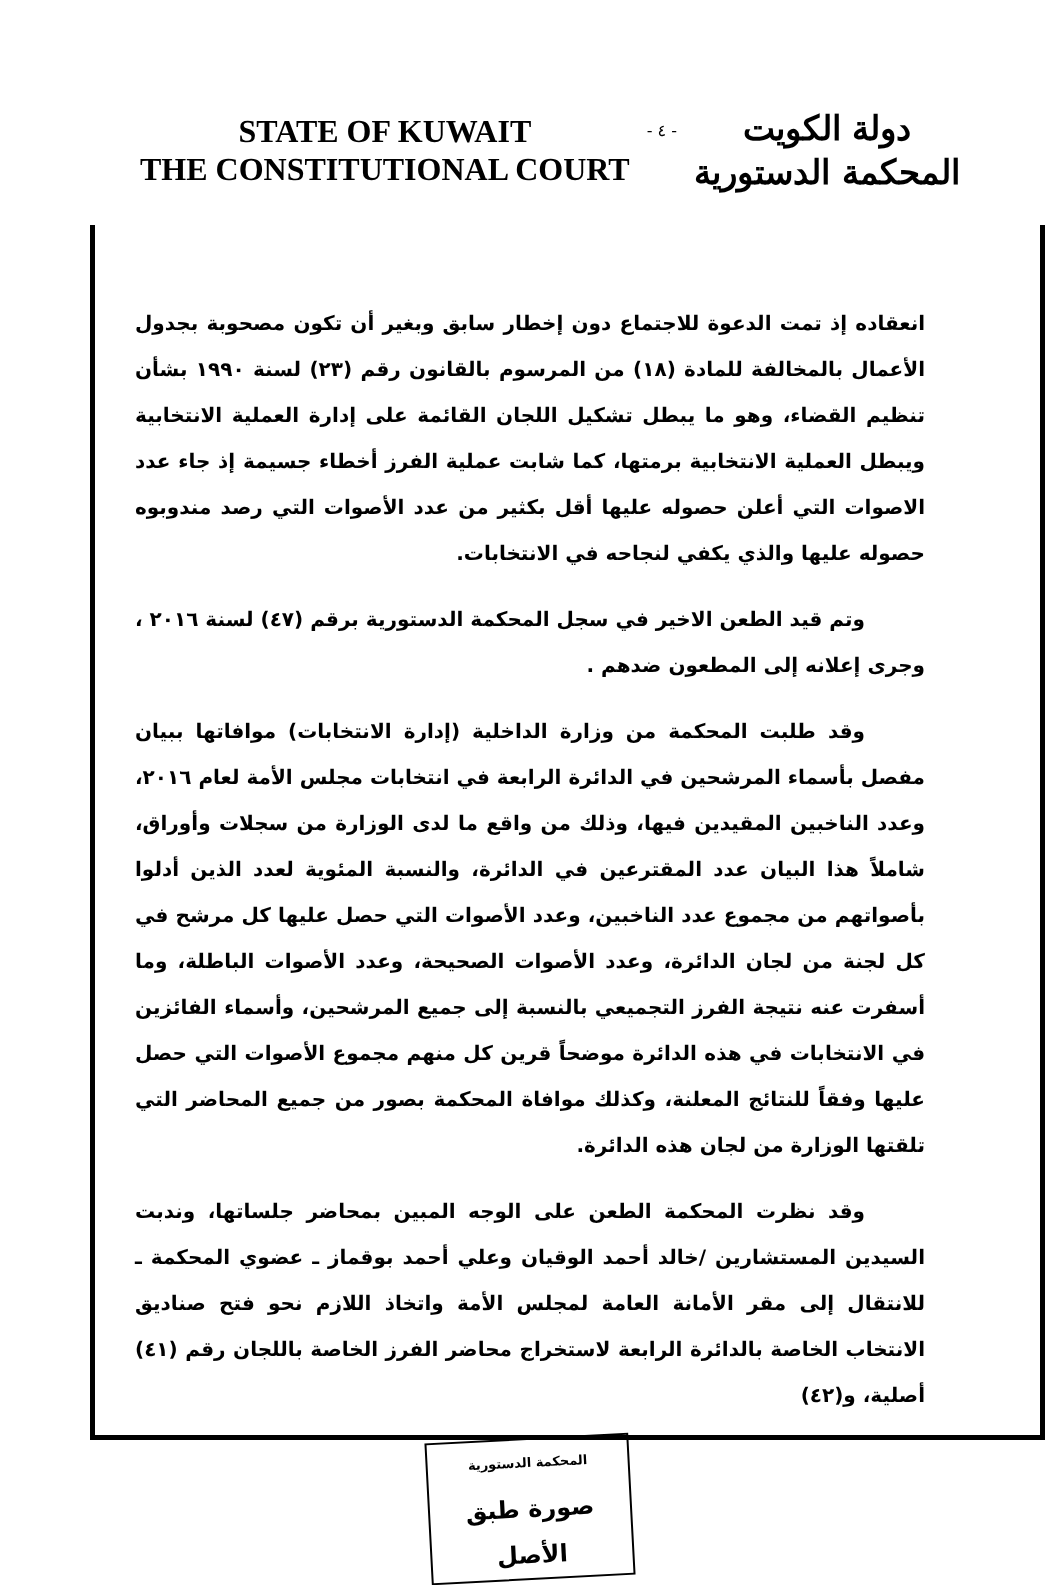STATE OF KUWAIT
THE CONSTITUTIONAL COURT
- ٤ -
دولة الكويت
المحكمة الدستورية
انعقاده إذ تمت الدعوة للاجتماع دون إخطار سابق وبغير أن تكون مصحوبة بجدول الأعمال بالمخالفة للمادة (١٨) من المرسوم بالقانون رقم (٢٣) لسنة ١٩٩٠ بشأن تنظيم القضاء، وهو ما يبطل تشكيل اللجان القائمة على إدارة العملية الانتخابية ويبطل العملية الانتخابية برمتها، كما شابت عملية الفرز أخطاء جسيمة إذ جاء عدد الاصوات التي أعلن حصوله عليها أقل بكثير من عدد الأصوات التي رصد مندوبوه حصوله عليها والذي يكفي لنجاحه في الانتخابات.
وتم قيد الطعن الاخير في سجل المحكمة الدستورية برقم (٤٧) لسنة ٢٠١٦ ، وجرى إعلانه إلى المطعون ضدهم .
وقد طلبت المحكمة من وزارة الداخلية (إدارة الانتخابات) موافاتها ببيان مفصل بأسماء المرشحين في الدائرة الرابعة في انتخابات مجلس الأمة لعام ٢٠١٦، وعدد الناخبين المقيدين فيها، وذلك من واقع ما لدى الوزارة من سجلات وأوراق، شاملاً هذا البيان عدد المقترعين في الدائرة، والنسبة المئوية لعدد الذين أدلوا بأصواتهم من مجموع عدد الناخبين، وعدد الأصوات التي حصل عليها كل مرشح في كل لجنة من لجان الدائرة، وعدد الأصوات الصحيحة، وعدد الأصوات الباطلة، وما أسفرت عنه نتيجة الفرز التجميعي بالنسبة إلى جميع المرشحين، وأسماء الفائزين في الانتخابات في هذه الدائرة موضحاً قرين كل منهم مجموع الأصوات التي حصل عليها وفقاً للنتائج المعلنة، وكذلك موافاة المحكمة بصور من جميع المحاضر التي تلقتها الوزارة من لجان هذه الدائرة.
وقد نظرت المحكمة الطعن على الوجه المبين بمحاضر جلساتها، وندبت السيدين المستشارين /خالد أحمد الوقيان وعلي أحمد بوقماز ـ عضوي المحكمة ـ للانتقال إلى مقر الأمانة العامة لمجلس الأمة واتخاذ اللازم نحو فتح صناديق الانتخاب الخاصة بالدائرة الرابعة لاستخراج محاضر الفرز الخاصة باللجان رقم (٤١) أصلية، و(٤٢)
المحكمة الدستورية
صورة طبق الأصل